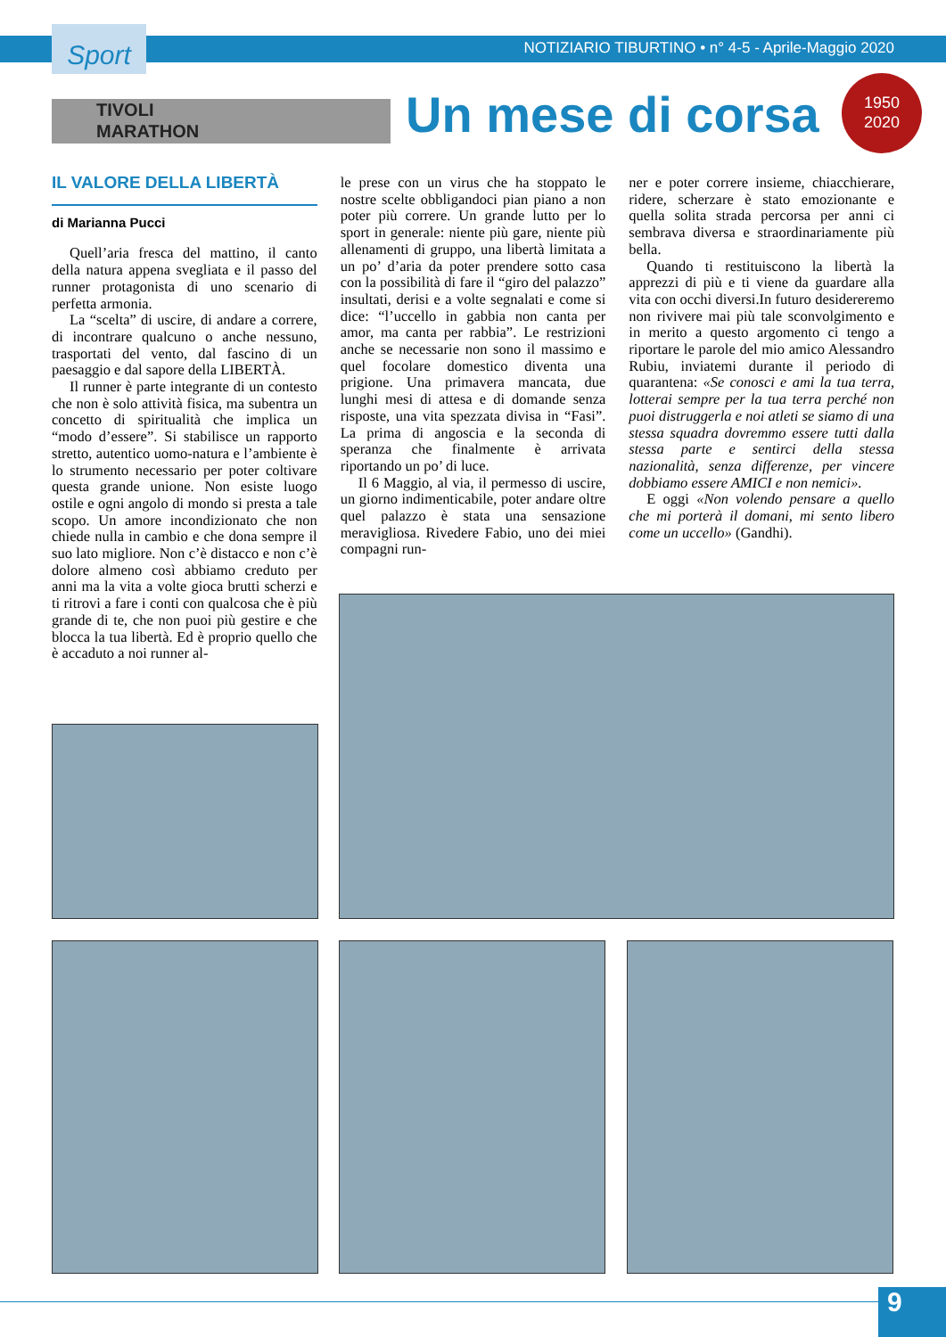Sport
NOTIZIARIO TIBURTINO • n° 4-5 - Aprile-Maggio 2020
TIVOLI
MARATHON
Un mese di corsa
1950
2020
IL VALORE DELLA LIBERTÀ
di Marianna Pucci
Quell’aria fresca del mattino, il canto della natura appena svegliata e il passo del runner protagonista di uno scenario di perfetta armonia.
La “scelta” di uscire, di andare a correre, di incontrare qualcuno o anche nessuno, trasportati del vento, dal fascino di un paesaggio e dal sapore della LIBERTÀ.
Il runner è parte integrante di un contesto che non è solo attività fisica, ma subentra un concetto di spiritualità che implica un “modo d’essere”. Si stabilisce un rapporto stretto, autentico uomo-natura e l’ambiente è lo strumento necessario per poter coltivare questa grande unione. Non esiste luogo ostile e ogni angolo di mondo si presta a tale scopo. Un amore incondizionato che non chiede nulla in cambio e che dona sempre il suo lato migliore. Non c’è distacco e non c’è dolore almeno così abbiamo creduto per anni ma la vita a volte gioca brutti scherzi e ti ritrovi a fare i conti con qualcosa che è più grande di te, che non puoi più gestire e che blocca la tua libertà. Ed è proprio quello che è accaduto a noi runner al-
le prese con un virus che ha stoppato le nostre scelte obbligandoci pian piano a non poter più correre. Un grande lutto per lo sport in generale: niente più gare, niente più allenamenti di gruppo, una libertà limitata a un po’ d’aria da poter prendere sotto casa con la possibilità di fare il “giro del palazzo” insultati, derisi e a volte segnalati e come si dice: “l’uccello in gabbia non canta per amor, ma canta per rabbia”. Le restrizioni anche se necessarie non sono il massimo e quel focolare domestico diventa una prigione. Una primavera mancata, due lunghi mesi di attesa e di domande senza risposte, una vita spezzata divisa in “Fasi”. La prima di angoscia e la seconda di speranza che finalmente è arrivata riportando un po’ di luce.
Il 6 Maggio, al via, il permesso di uscire, un giorno indimenticabile, poter andare oltre quel palazzo è stata una sensazione meravigliosa. Rivedere Fabio, uno dei miei compagni run-
ner e poter correre insieme, chiacchierare, ridere, scherzare è stato emozionante e quella solita strada percorsa per anni ci sembrava diversa e straordinariamente più bella.
Quando ti restituiscono la libertà la apprezzi di più e ti viene da guardare alla vita con occhi diversi.In futuro desidereremo non rivivere mai più tale sconvolgimento e in merito a questo argomento ci tengo a riportare le parole del mio amico Alessandro Rubiu, inviatemi durante il periodo di quarantena: «Se conosci e ami la tua terra, lotterai sempre per la tua terra perché non puoi distruggerla e noi atleti se siamo di una stessa squadra dovremmo essere tutti dalla stessa parte e sentirci della stessa nazionalità, senza differenze, per vincere dobbiamo essere AMICI e non nemici».
E oggi «Non volendo pensare a quello che mi porterà il domani, mi sento libero come un uccello» (Gandhi).
9